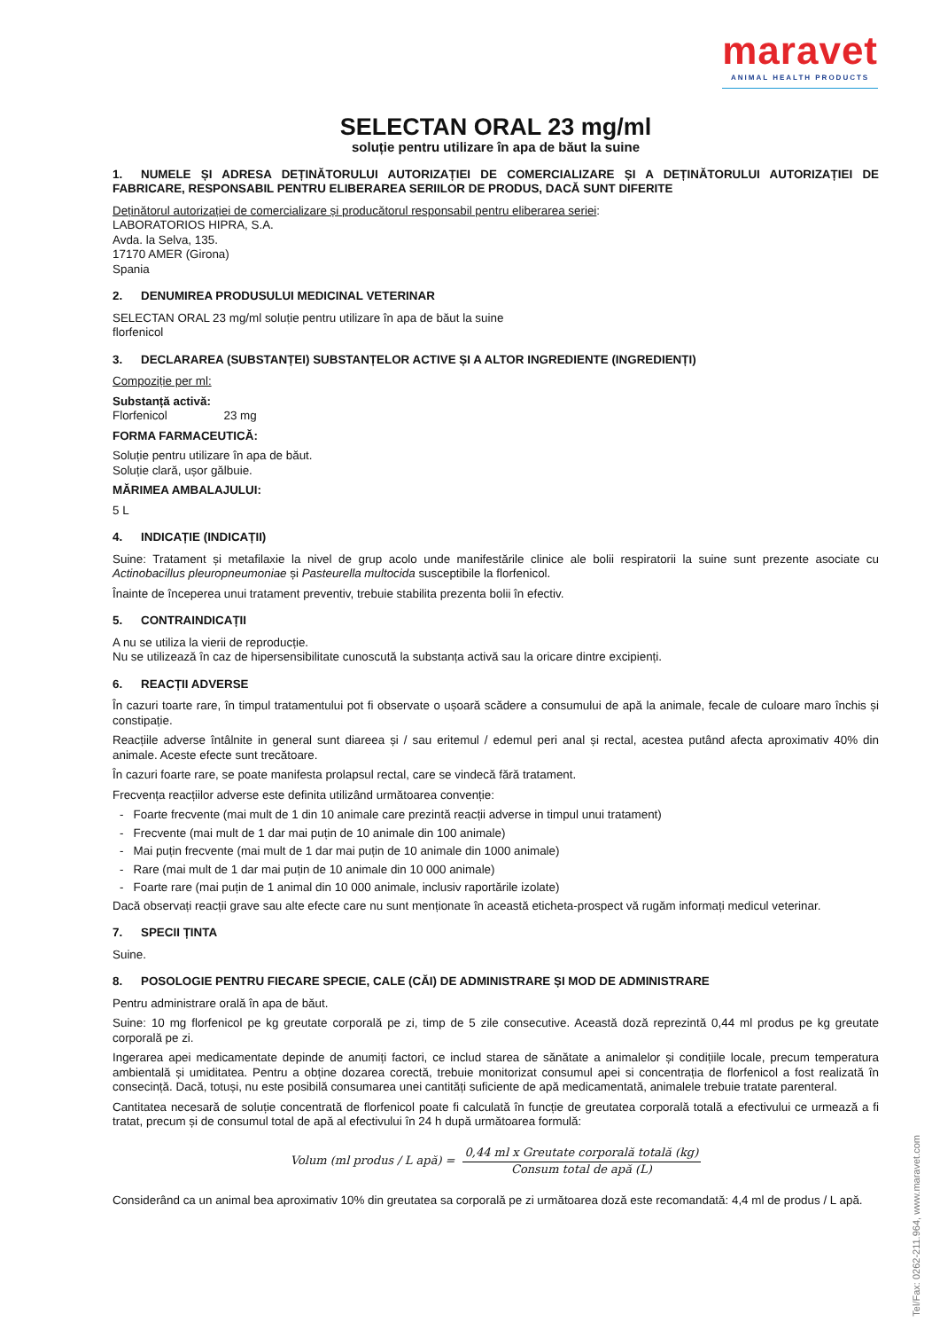maravet
ANIMAL HEALTH PRODUCTS
Tel/Fax: 0262-211.964, www.maravet.com
SELECTAN ORAL 23 mg/ml
soluție pentru utilizare în apa de băut la suine
1. NUMELE ȘI ADRESA DEȚINĂTORULUI AUTORIZAȚIEI DE COMERCIALIZARE ȘI A DEȚINĂTORULUI AUTORIZAȚIEI DE FABRICARE, RESPONSABIL PENTRU ELIBERAREA SERIILOR DE PRODUS, DACĂ SUNT DIFERITE
Deținătorul autorizației de comercializare și producătorul responsabil pentru eliberarea seriei:
LABORATORIOS HIPRA, S.A.
Avda. la Selva, 135.
17170 AMER (Girona)
Spania
2. DENUMIREA PRODUSULUI MEDICINAL VETERINAR
SELECTAN ORAL 23 mg/ml soluție pentru utilizare în apa de băut la suine
florfenicol
3. DECLARAREA (SUBSTANȚEI) SUBSTANȚELOR ACTIVE ȘI A ALTOR INGREDIENTE (INGREDIENȚI)
Compoziție per ml:
Substanță activă:
Florfenicol 23 mg
FORMA FARMACEUTICĂ:
Soluție pentru utilizare în apa de băut.
Soluție clară, ușor gălbuie.
MĂRIMEA AMBALAJULUI:
5 L
4. INDICAȚIE (INDICAȚII)
Suine: Tratament și metafilaxie la nivel de grup acolo unde manifestările clinice ale bolii respiratorii la suine sunt prezente asociate cu Actinobacillus pleuropneumoniae și Pasteurella multocida susceptibile la florfenicol.
Înainte de începerea unui tratament preventiv, trebuie stabilita prezenta bolii în efectiv.
5. CONTRAINDICAȚII
A nu se utiliza la vierii de reproducție.
Nu se utilizează în caz de hipersensibilitate cunoscută la substanța activă sau la oricare dintre excipienți.
6. REACȚII ADVERSE
În cazuri toarte rare, în timpul tratamentului pot fi observate o ușoară scădere a consumului de apă la animale, fecale de culoare maro închis și constipație.
Reacțiile adverse întâlnite in general sunt diareea și / sau eritemul / edemul peri anal și rectal, acestea putând afecta aproximativ 40% din animale. Aceste efecte sunt trecătoare.
În cazuri foarte rare, se poate manifesta prolapsul rectal, care se vindecă fără tratament.
Frecvența reacțiilor adverse este definita utilizând următoarea convenție:
- Foarte frecvente (mai mult de 1 din 10 animale care prezintă reacții adverse in timpul unui tratament)
- Frecvente (mai mult de 1 dar mai puțin de 10 animale din 100 animale)
- Mai puțin frecvente (mai mult de 1 dar mai puțin de 10 animale din 1000 animale)
- Rare (mai mult de 1 dar mai puțin de 10 animale din 10 000 animale)
- Foarte rare (mai puțin de 1 animal din 10 000 animale, inclusiv raportările izolate)
Dacă observați reacții grave sau alte efecte care nu sunt menționate în această eticheta-prospect vă rugăm informați medicul veterinar.
7. SPECII ȚINTA
Suine.
8. POSOLOGIE PENTRU FIECARE SPECIE, CALE (CĂI) DE ADMINISTRARE ȘI MOD DE ADMINISTRARE
Pentru administrare orală în apa de băut.
Suine: 10 mg florfenicol pe kg greutate corporală pe zi, timp de 5 zile consecutive. Această doză reprezintă 0,44 ml produs pe kg greutate corporală pe zi.
Ingerarea apei medicamentate depinde de anumiți factori, ce includ starea de sănătate a animalelor și condițiile locale, precum temperatura ambientală și umiditatea. Pentru a obține dozarea corectă, trebuie monitorizat consumul apei si concentrația de florfenicol a fost realizată în consecință. Dacă, totuși, nu este posibilă consumarea unei cantități suficiente de apă medicamentată, animalele trebuie tratate parenteral.
Cantitatea necesară de soluție concentrată de florfenicol poate fi calculată în funcție de greutatea corporală totală a efectivului ce urmează a fi tratat, precum și de consumul total de apă al efectivului în 24 h după următoarea formulă:
Volum (ml produs / L apă) =
0,44 ml x Greutate corporală totală (kg)
Consum total de apă (L)
Considerând ca un animal bea aproximativ 10% din greutatea sa corporală pe zi următoarea doză este recomandată: 4,4 ml de produs / L apă.